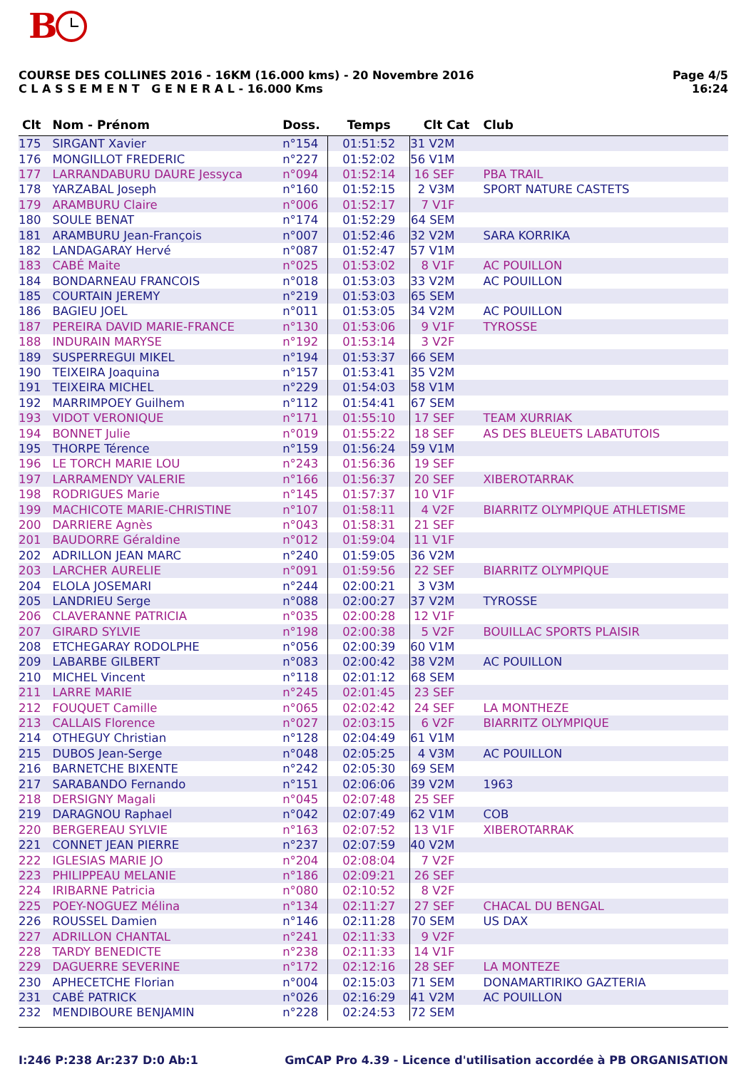B
COURSE DES COLLINES 2016 - 16KM (16.000 kms) - 20 Novembre 2016
C L A S S E M E N T G E N E R A L - 16.000 Kms
Page 4/5
16:24
| Clt | Nom - Prénom | Doss. | Temps | Clt Cat | Club |
| --- | --- | --- | --- | --- | --- |
| 175 | SIRGANT Xavier | n°154 | 01:51:52 | 31 V2M | |
| 176 | MONGILLOT FREDERIC | n°227 | 01:52:02 | 56 V1M | |
| 177 | LARRANDABURU DAURE Jessyca | n°094 | 01:52:14 | 16 SEF | PBA TRAIL |
| 178 | YARZABAL Joseph | n°160 | 01:52:15 | 2 V3M | SPORT NATURE CASTETS |
| 179 | ARAMBURU Claire | n°006 | 01:52:17 | 7 V1F | |
| 180 | SOULE BENAT | n°174 | 01:52:29 | 64 SEM | |
| 181 | ARAMBURU Jean-François | n°007 | 01:52:46 | 32 V2M | SARA KORRIKA |
| 182 | LANDAGARAY Hervé | n°087 | 01:52:47 | 57 V1M | |
| 183 | CABÉ Maite | n°025 | 01:53:02 | 8 V1F | AC POUILLON |
| 184 | BONDARNEAU FRANCOIS | n°018 | 01:53:03 | 33 V2M | AC POUILLON |
| 185 | COURTAIN JEREMY | n°219 | 01:53:03 | 65 SEM | |
| 186 | BAGIEU JOEL | n°011 | 01:53:05 | 34 V2M | AC POUILLON |
| 187 | PEREIRA DAVID MARIE-FRANCE | n°130 | 01:53:06 | 9 V1F | TYROSSE |
| 188 | INDURAIN MARYSE | n°192 | 01:53:14 | 3 V2F | |
| 189 | SUSPERREGUI MIKEL | n°194 | 01:53:37 | 66 SEM | |
| 190 | TEIXEIRA Joaquina | n°157 | 01:53:41 | 35 V2M | |
| 191 | TEIXEIRA MICHEL | n°229 | 01:54:03 | 58 V1M | |
| 192 | MARRIMPOEY Guilhem | n°112 | 01:54:41 | 67 SEM | |
| 193 | VIDOT VERONIQUE | n°171 | 01:55:10 | 17 SEF | TEAM XURRIAK |
| 194 | BONNET Julie | n°019 | 01:55:22 | 18 SEF | AS DES BLEUETS LABATUTOIS |
| 195 | THORPE Térence | n°159 | 01:56:24 | 59 V1M | |
| 196 | LE TORCH MARIE LOU | n°243 | 01:56:36 | 19 SEF | |
| 197 | LARRAMENDY VALERIE | n°166 | 01:56:37 | 20 SEF | XIBEROTARRAK |
| 198 | RODRIGUES Marie | n°145 | 01:57:37 | 10 V1F | |
| 199 | MACHICOTE MARIE-CHRISTINE | n°107 | 01:58:11 | 4 V2F | BIARRITZ OLYMPIQUE ATHLETISME |
| 200 | DARRIERE Agnès | n°043 | 01:58:31 | 21 SEF | |
| 201 | BAUDORRE Géraldine | n°012 | 01:59:04 | 11 V1F | |
| 202 | ADRILLON JEAN MARC | n°240 | 01:59:05 | 36 V2M | |
| 203 | LARCHER AURELIE | n°091 | 01:59:56 | 22 SEF | BIARRITZ OLYMPIQUE |
| 204 | ELOLA JOSEMARI | n°244 | 02:00:21 | 3 V3M | |
| 205 | LANDRIEU Serge | n°088 | 02:00:27 | 37 V2M | TYROSSE |
| 206 | CLAVERANNE PATRICIA | n°035 | 02:00:28 | 12 V1F | |
| 207 | GIRARD SYLVIE | n°198 | 02:00:38 | 5 V2F | BOUILLAC SPORTS PLAISIR |
| 208 | ETCHEGARAY RODOLPHE | n°056 | 02:00:39 | 60 V1M | |
| 209 | LABARBE GILBERT | n°083 | 02:00:42 | 38 V2M | AC POUILLON |
| 210 | MICHEL Vincent | n°118 | 02:01:12 | 68 SEM | |
| 211 | LARRE MARIE | n°245 | 02:01:45 | 23 SEF | |
| 212 | FOUQUET Camille | n°065 | 02:02:42 | 24 SEF | LA MONTHEZE |
| 213 | CALLAIS Florence | n°027 | 02:03:15 | 6 V2F | BIARRITZ OLYMPIQUE |
| 214 | OTHEGUY Christian | n°128 | 02:04:49 | 61 V1M | |
| 215 | DUBOS Jean-Serge | n°048 | 02:05:25 | 4 V3M | AC POUILLON |
| 216 | BARNETCHE BIXENTE | n°242 | 02:05:30 | 69 SEM | |
| 217 | SARABANDO Fernando | n°151 | 02:06:06 | 39 V2M | 1963 |
| 218 | DERSIGNY Magali | n°045 | 02:07:48 | 25 SEF | |
| 219 | DARAGNOU Raphael | n°042 | 02:07:49 | 62 V1M | COB |
| 220 | BERGEREAU SYLVIE | n°163 | 02:07:52 | 13 V1F | XIBEROTARRAK |
| 221 | CONNET JEAN PIERRE | n°237 | 02:07:59 | 40 V2M | |
| 222 | IGLESIAS MARIE JO | n°204 | 02:08:04 | 7 V2F | |
| 223 | PHILIPPEAU MELANIE | n°186 | 02:09:21 | 26 SEF | |
| 224 | IRIBARNE Patricia | n°080 | 02:10:52 | 8 V2F | |
| 225 | POEY-NOGUEZ Mélina | n°134 | 02:11:27 | 27 SEF | CHACAL DU BENGAL |
| 226 | ROUSSEL Damien | n°146 | 02:11:28 | 70 SEM | US DAX |
| 227 | ADRILLON CHANTAL | n°241 | 02:11:33 | 9 V2F | |
| 228 | TARDY BENEDICTE | n°238 | 02:11:33 | 14 V1F | |
| 229 | DAGUERRE SEVERINE | n°172 | 02:12:16 | 28 SEF | LA MONTEZE |
| 230 | APHECETCHE Florian | n°004 | 02:15:03 | 71 SEM | DONAMARTIRIKO GAZTERIA |
| 231 | CABÉ PATRICK | n°026 | 02:16:29 | 41 V2M | AC POUILLON |
| 232 | MENDIBOURE BENJAMIN | n°228 | 02:24:53 | 72 SEM | |
I:246 P:238 Ar:237 D:0 Ab:1 GmCAP Pro 4.39 - Licence d'utilisation accordée à PB ORGANISATION